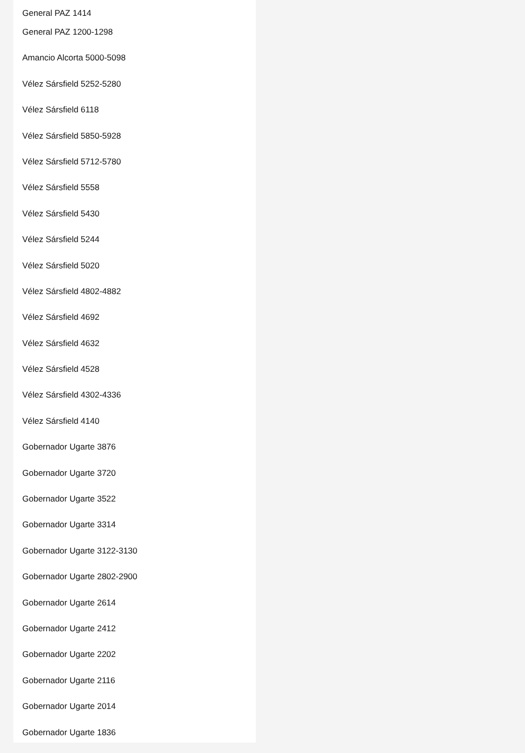General PAZ 1414
General PAZ 1200-1298
Amancio Alcorta 5000-5098
Vélez Sársfield 5252-5280
Vélez Sársfield 6118
Vélez Sársfield 5850-5928
Vélez Sársfield 5712-5780
Vélez Sársfield 5558
Vélez Sársfield 5430
Vélez Sársfield 5244
Vélez Sársfield 5020
Vélez Sársfield 4802-4882
Vélez Sársfield 4692
Vélez Sársfield 4632
Vélez Sársfield 4528
Vélez Sársfield 4302-4336
Vélez Sársfield 4140
Gobernador Ugarte 3876
Gobernador Ugarte 3720
Gobernador Ugarte 3522
Gobernador Ugarte 3314
Gobernador Ugarte 3122-3130
Gobernador Ugarte 2802-2900
Gobernador Ugarte 2614
Gobernador Ugarte 2412
Gobernador Ugarte 2202
Gobernador Ugarte 2116
Gobernador Ugarte 2014
Gobernador Ugarte 1836